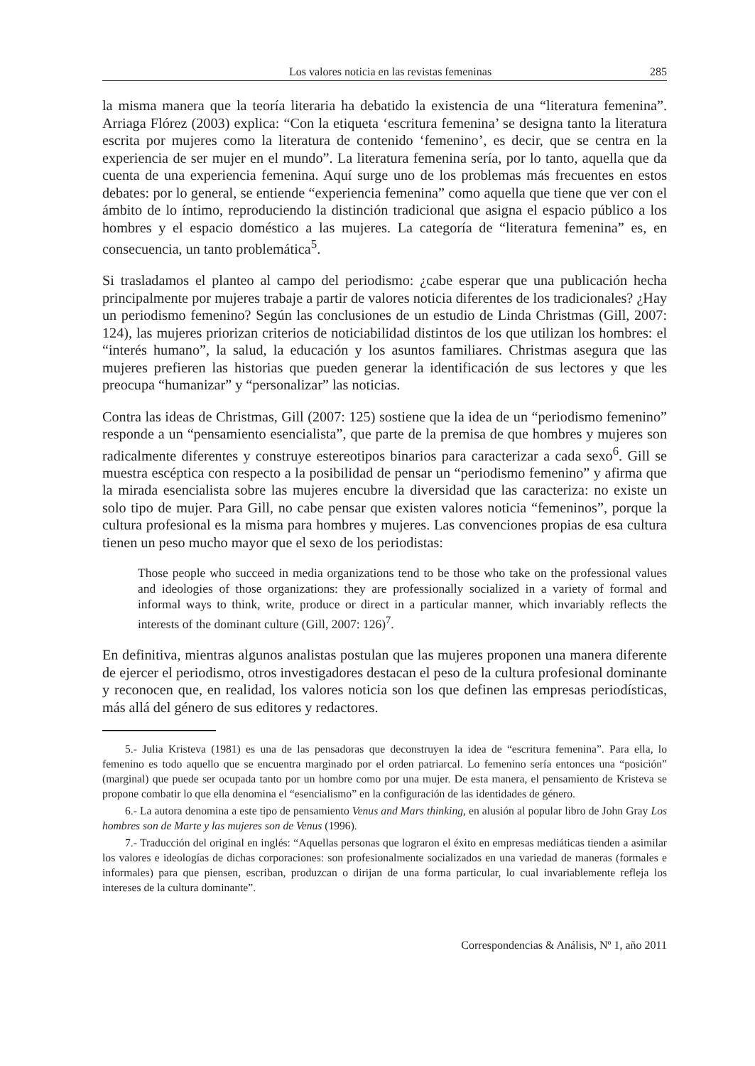Los valores noticia en las revistas femeninas 285
la misma manera que la teoría literaria ha debatido la existencia de una “literatura femenina”. Arriaga Flórez (2003) explica: “Con la etiqueta ‘escritura femenina’ se designa tanto la literatura escrita por mujeres como la literatura de contenido ‘femenino’, es decir, que se centra en la experiencia de ser mujer en el mundo”. La literatura femenina sería, por lo tanto, aquella que da cuenta de una experiencia femenina. Aquí surge uno de los problemas más frecuentes en estos debates: por lo general, se entiende “experiencia femenina” como aquella que tiene que ver con el ámbito de lo íntimo, reproduciendo la distinción tradicional que asigna el espacio público a los hombres y el espacio doméstico a las mujeres. La categoría de “literatura femenina” es, en consecuencia, un tanto problemática<sup>5</sup>.
Si trasladamos el planteo al campo del periodismo: ¿cabe esperar que una publicación hecha principalmente por mujeres trabaje a partir de valores noticia diferentes de los tradicionales? ¿Hay un periodismo femenino? Según las conclusiones de un estudio de Linda Christmas (Gill, 2007: 124), las mujeres priorizan criterios de noticiabilidad distintos de los que utilizan los hombres: el “interés humano”, la salud, la educación y los asuntos familiares. Christmas asegura que las mujeres prefieren las historias que pueden generar la identificación de sus lectores y que les preocupa “humanizar” y “personalizar” las noticias.
Contra las ideas de Christmas, Gill (2007: 125) sostiene que la idea de un “periodismo femenino” responde a un “pensamiento esencialista”, que parte de la premisa de que hombres y mujeres son radicalmente diferentes y construye estereotipos binarios para caracterizar a cada sexo<sup>6</sup>. Gill se muestra escéptica con respecto a la posibilidad de pensar un “periodismo femenino” y afirma que la mirada esencialista sobre las mujeres encubre la diversidad que las caracteriza: no existe un solo tipo de mujer. Para Gill, no cabe pensar que existen valores noticia “femeninos”, porque la cultura profesional es la misma para hombres y mujeres. Las convenciones propias de esa cultura tienen un peso mucho mayor que el sexo de los periodistas:
Those people who succeed in media organizations tend to be those who take on the professional values and ideologies of those organizations: they are professionally socialized in a variety of formal and informal ways to think, write, produce or direct in a particular manner, which invariably reflects the interests of the dominant culture (Gill, 2007: 126)<sup>7</sup>.
En definitiva, mientras algunos analistas postulan que las mujeres proponen una manera diferente de ejercer el periodismo, otros investigadores destacan el peso de la cultura profesional dominante y reconocen que, en realidad, los valores noticia son los que definen las empresas periodísticas, más allá del género de sus editores y redactores.
5.- Julia Kristeva (1981) es una de las pensadoras que deconstruyen la idea de “escritura femenina”. Para ella, lo femenino es todo aquello que se encuentra marginado por el orden patriarcal. Lo femenino sería entonces una “posición” (marginal) que puede ser ocupada tanto por un hombre como por una mujer. De esta manera, el pensamiento de Kristeva se propone combatir lo que ella denomina el “esencialismo” en la configuración de las identidades de género.
6.- La autora denomina a este tipo de pensamiento Venus and Mars thinking, en alusión al popular libro de John Gray Los hombres son de Marte y las mujeres son de Venus (1996).
7.- Traducción del original en inglés: “Aquellas personas que lograron el éxito en empresas mediáticas tienden a asimilar los valores e ideologías de dichas corporaciones: son profesionalmente socializados en una variedad de maneras (formales e informales) para que piensen, escriban, produzcan o dirijan de una forma particular, lo cual invariablemente refleja los intereses de la cultura dominante”.
Correspondencias & Análisis, Nº 1, año 2011